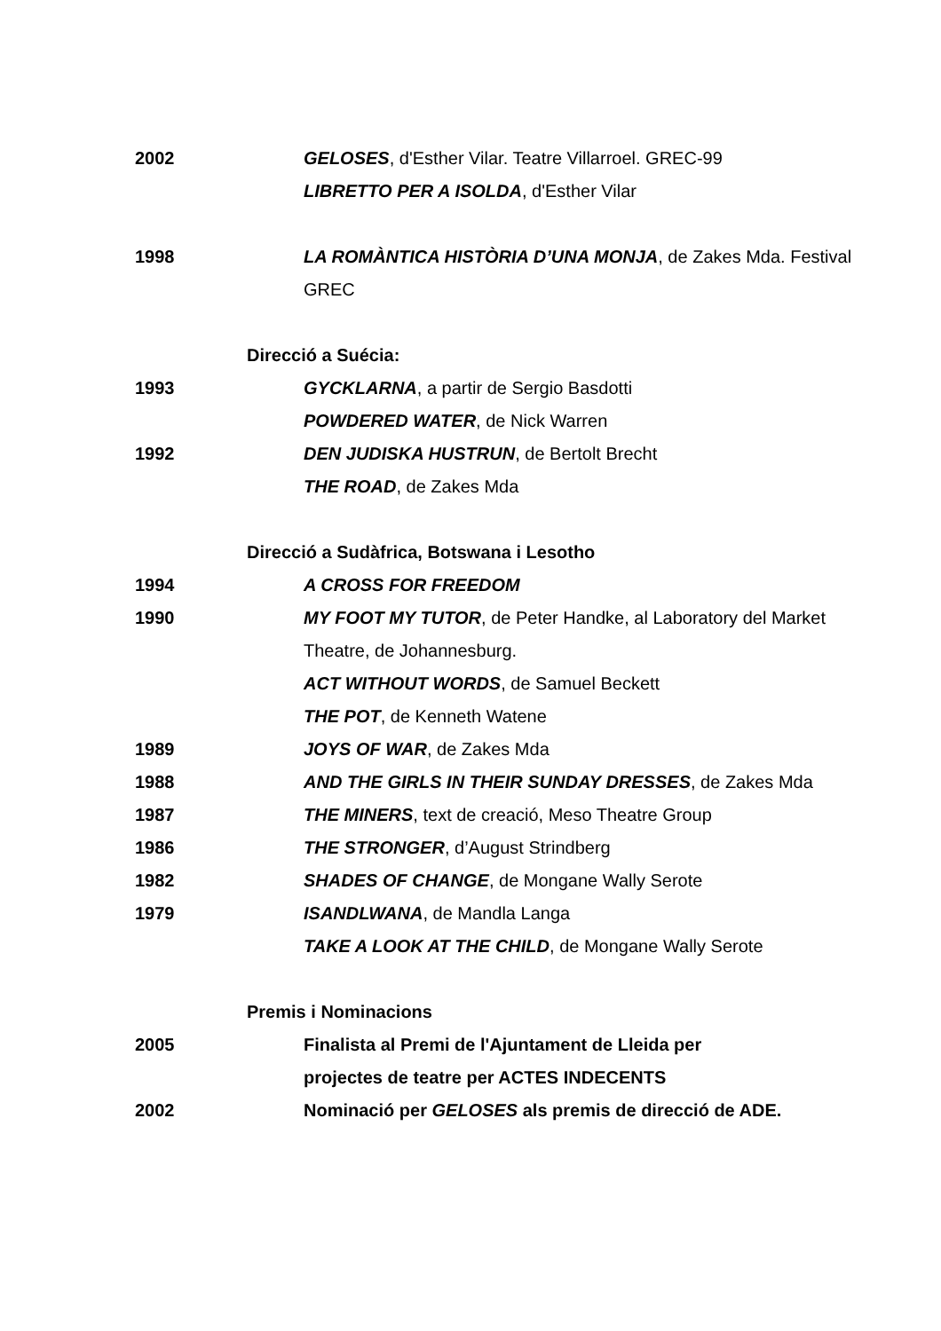2002 GELOSES, d'Esther Vilar. Teatre Villarroel. GREC-99
LIBRETTO PER A ISOLDA, d'Esther Vilar
1998 LA ROMÀNTICA HISTÒRIA D’UNA MONJA, de Zakes Mda. Festival GREC
Direcció a Suécia:
1993 GYCKLARNA, a partir de Sergio Basdotti
POWDERED WATER, de Nick Warren
1992 DEN JUDISKA HUSTRUN, de Bertolt Brecht
THE ROAD, de Zakes Mda
Direcció a Sudàfrica, Botswana i Lesotho
1994 A CROSS FOR FREEDOM
1990 MY FOOT MY TUTOR, de Peter Handke, al Laboratory del Market Theatre, de Johannesburg.
ACT WITHOUT WORDS, de Samuel Beckett
THE POT, de Kenneth Watene
1989 JOYS OF WAR, de Zakes Mda
1988 AND THE GIRLS IN THEIR SUNDAY DRESSES, de Zakes Mda
1987 THE MINERS, text de creació, Meso Theatre Group
1986 THE STRONGER, d’August Strindberg
1982 SHADES OF CHANGE, de Mongane Wally Serote
1979 ISANDLWANA, de Mandla Langa
TAKE A LOOK AT THE CHILD, de Mongane Wally Serote
Premis i Nominacions
2005 Finalista al Premi de l'Ajuntament de Lleida per projectes de teatre per ACTES INDECENTS
2002 Nominació per GELOSES als premis de direcció de ADE.